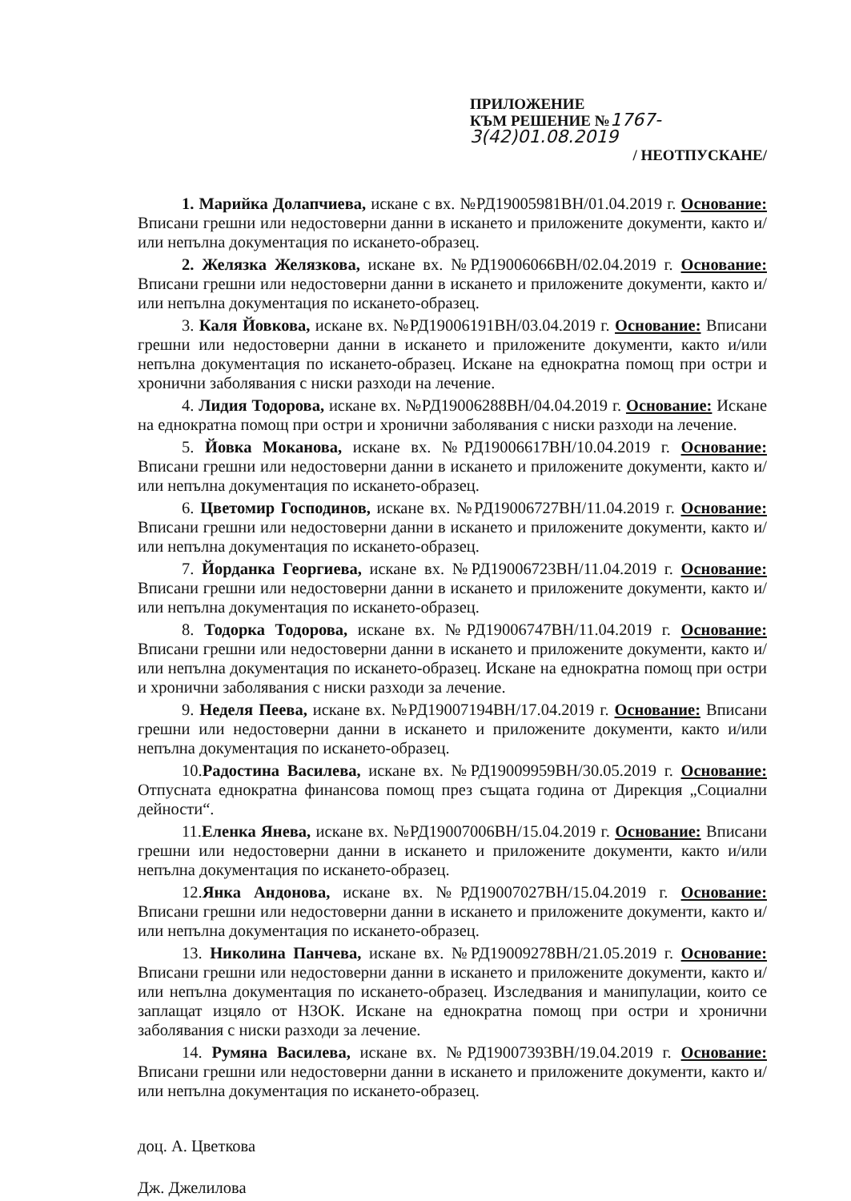ПРИЛОЖЕНИЕ
КЪМ РЕШЕНИЕ №1767-3(42)01.08.2019
/ НЕОТПУСКАНЕ/
1. Марийка Долапчиева, искане с вх. №РД19005981ВН/01.04.2019 г. Основание: Вписани грешни или недостоверни данни в искането и приложените документи, както и/или непълна документация по искането-образец.
2. Желязка Желязкова, искане вх. №РД19006066ВН/02.04.2019 г. Основание: Вписани грешни или недостоверни данни в искането и приложените документи, както и/или непълна документация по искането-образец.
3. Каля Йовкова, искане вх. №РД19006191ВН/03.04.2019 г. Основание: Вписани грешни или недостоверни данни в искането и приложените документи, както и/или непълна документация по искането-образец. Искане на еднократна помощ при остри и хронични заболявания с ниски разходи на лечение.
4. Лидия Тодорова, искане вх. №РД19006288ВН/04.04.2019 г. Основание: Искане на еднократна помощ при остри и хронични заболявания с ниски разходи на лечение.
5. Йовка Моканова, искане вх. №РД19006617ВН/10.04.2019 г. Основание: Вписани грешни или недостоверни данни в искането и приложените документи, както и/или непълна документация по искането-образец.
6. Цветомир Господинов, искане вх. №РД19006727ВН/11.04.2019 г. Основание: Вписани грешни или недостоверни данни в искането и приложените документи, както и/или непълна документация по искането-образец.
7. Йорданка Георгиева, искане вх. №РД19006723ВН/11.04.2019 г. Основание: Вписани грешни или недостоверни данни в искането и приложените документи, както и/или непълна документация по искането-образец.
8. Тодорка Тодорова, искане вх. №РД19006747ВН/11.04.2019 г. Основание: Вписани грешни или недостоверни данни в искането и приложените документи, както и/или непълна документация по искането-образец. Искане на еднократна помощ при остри и хронични заболявания с ниски разходи за лечение.
9. Неделя Пеева, искане вх. №РД19007194ВН/17.04.2019 г. Основание: Вписани грешни или недостоверни данни в искането и приложените документи, както и/или непълна документация по искането-образец.
10.Радостина Василева, искане вх. №РД19009959ВН/30.05.2019 г. Основание: Отпусната еднократна финансова помощ през същата година от Дирекция „Социални дейности“.
11.Еленка Янева, искане вх. №РД19007006ВН/15.04.2019 г. Основание: Вписани грешни или недостоверни данни в искането и приложените документи, както и/или непълна документация по искането-образец.
12.Янка Андонова, искане вх. №РД19007027ВН/15.04.2019 г. Основание: Вписани грешни или недостоверни данни в искането и приложените документи, както и/или непълна документация по искането-образец.
13. Николина Панчева, искане вх. №РД19009278ВН/21.05.2019 г. Основание: Вписани грешни или недостоверни данни в искането и приложените документи, както и/или непълна документация по искането-образец. Изследвания и манипулации, които се заплащат изцяло от НЗОК. Искане на еднократна помощ при остри и хронични заболявания с ниски разходи за лечение.
14. Румяна Василева, искане вх. №РД19007393ВН/19.04.2019 г. Основание: Вписани грешни или недостоверни данни в искането и приложените документи, както и/или непълна документация по искането-образец.
доц. А. Цветкова
Дж. Джелилова